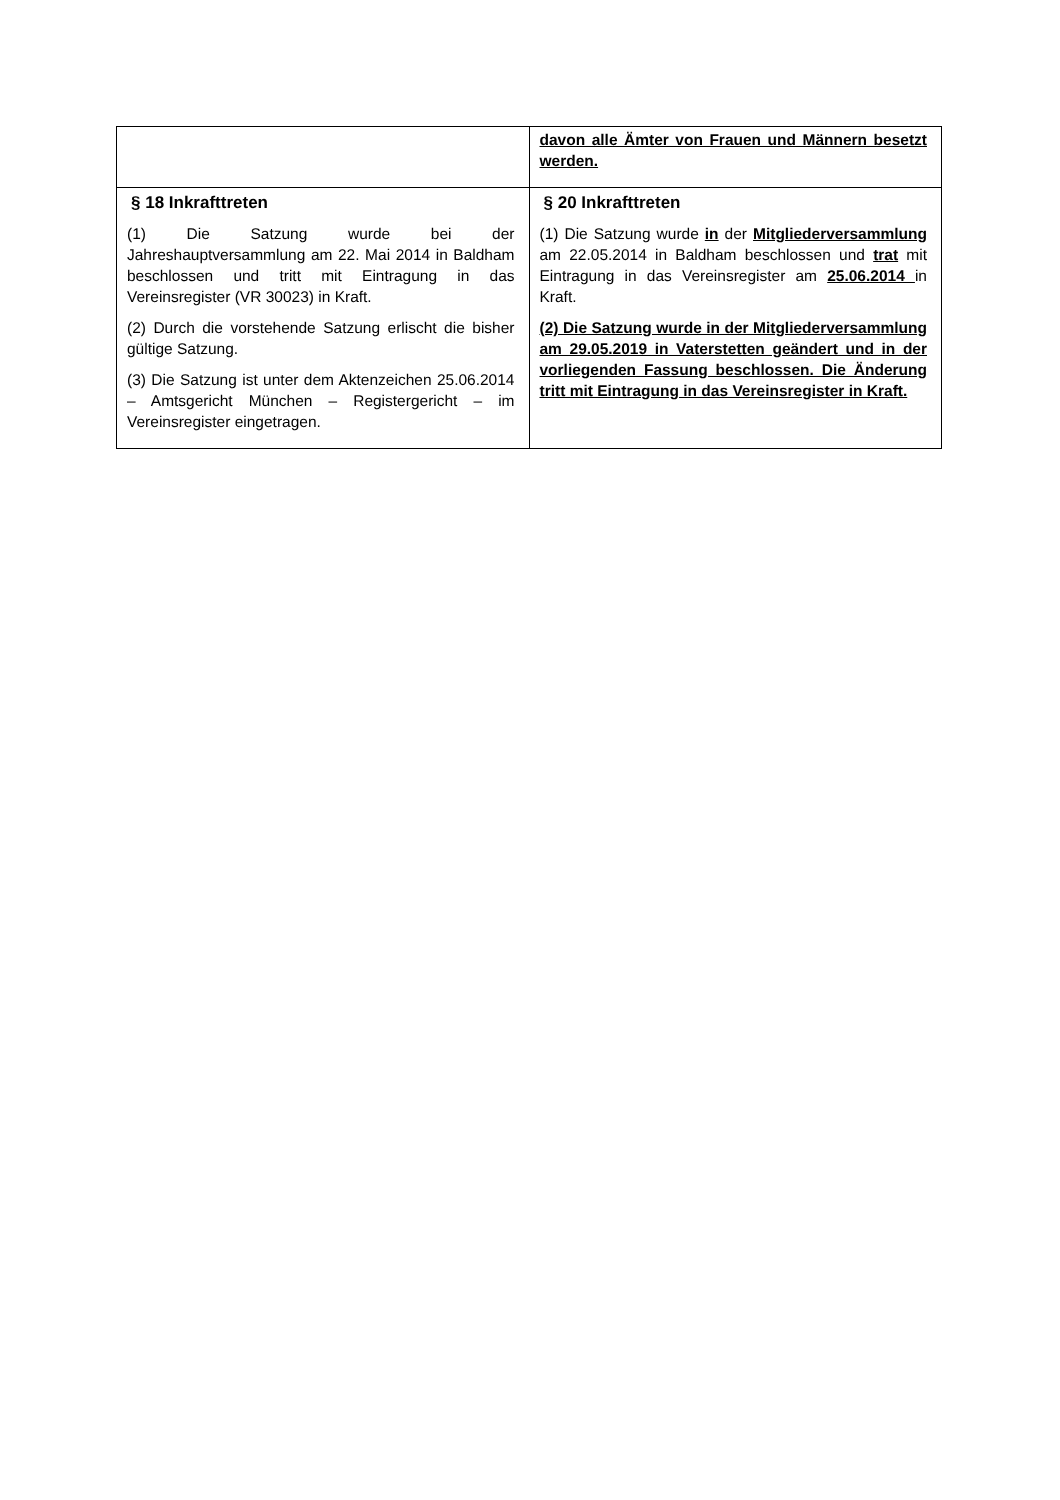| | davon alle Ämter von Frauen und Männern besetzt werden. |
| § 18 Inkrafttreten (1) Die Satzung wurde bei der Jahreshauptversammlung am 22. Mai 2014 in Baldham beschlossen und tritt mit Eintragung in das Vereinsregister (VR 30023) in Kraft. (2) Durch die vorstehende Satzung erlischt die bisher gültige Satzung. (3) Die Satzung ist unter dem Aktenzeichen 25.06.2014 – Amtsgericht München – Registergericht – im Vereinsregister eingetragen. | § 20 Inkrafttreten (1) Die Satzung wurde in der Mitgliederversammlung am 22.05.2014 in Baldham beschlossen und trat mit Eintragung in das Vereinsregister am 25.06.2014 in Kraft. (2) Die Satzung wurde in der Mitgliederversammlung am 29.05.2019 in Vaterstetten geändert und in der vorliegenden Fassung beschlossen. Die Änderung tritt mit Eintragung in das Vereinsregister in Kraft. |